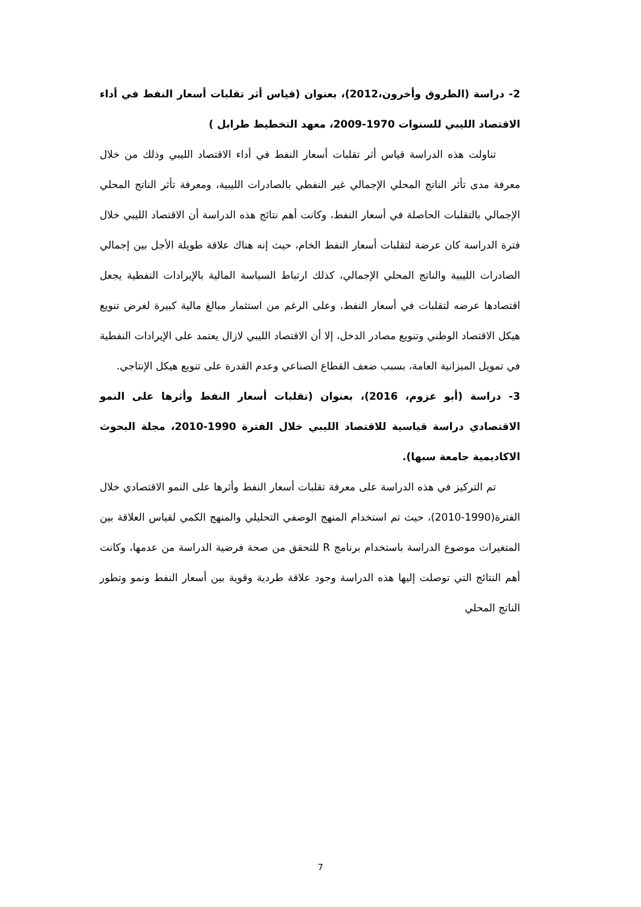2- دراسة (الطروق وأخرون،2012)، بعنوان (قياس أثر تقلبات أسعار النفط في أداء الاقتصاد الليبي للسنوات 1970-2009، معهد التخطيط طرابل )
تناولت هذه الدراسة قياس أثر تقلبات أسعار النفط في أداء الاقتصاد الليبي وذلك من خلال معرفة مدى تأثر الناتج المحلي الإجمالي غير النفطي بالصادرات الليبية، ومعرفة تأثر الناتج المحلي الإجمالي بالتقلبات الحاصلة في أسعار النفط، وكانت أهم نتائج هذه الدراسة أن الاقتصاد الليبي خلال فترة الدراسة كان عرضة لتقلبات أسعار النفط الخام، حيث إنه هناك علاقة طويلة الأجل بين إجمالي الصادرات الليبية والناتج المحلي الإجمالي، كذلك ارتباط السياسة المالية بالإيرادات النفطية يجعل اقتصادها عرضه لتقلبات في أسعار النفط، وعلى الرغم من استثمار مبالغ مالية كبيرة لغرض تنويع هيكل الاقتصاد الوطني وتنويع مصادر الدخل، إلا أن الاقتصاد الليبي لازال يعتمد على الإيرادات النفطية في تمويل الميزانية العامة، بسبب ضعف القطاع الصناعي وعدم القدرة على تنويع هيكل الإنتاجي.
3- دراسة (أبو عزوم، 2016)، بعنوان (تقلبات أسعار النفط وأثرها على النمو الاقتصادي دراسة قياسية للاقتصاد الليبي خلال الفترة 1990-2010، مجلة البحوث الاكاديمية جامعة سبها).
تم التركيز في هذه الدراسة على معرفة تقلبات أسعار النفط وأثرها على النمو الاقتصادي خلال الفترة(1990-2010)، حيث تم استخدام المنهج الوصفي التحليلي والمنهج الكمي لقياس العلاقة بين المتغيرات موضوع الدراسة باستخدام برنامج R للتحقق من صحة فرضية الدراسة من عدمها، وكانت أهم النتائج التي توصلت إليها هذه الدراسة وجود علاقة طردية وقوية بين أسعار النفط ونمو وتطور الناتج المحلي
7